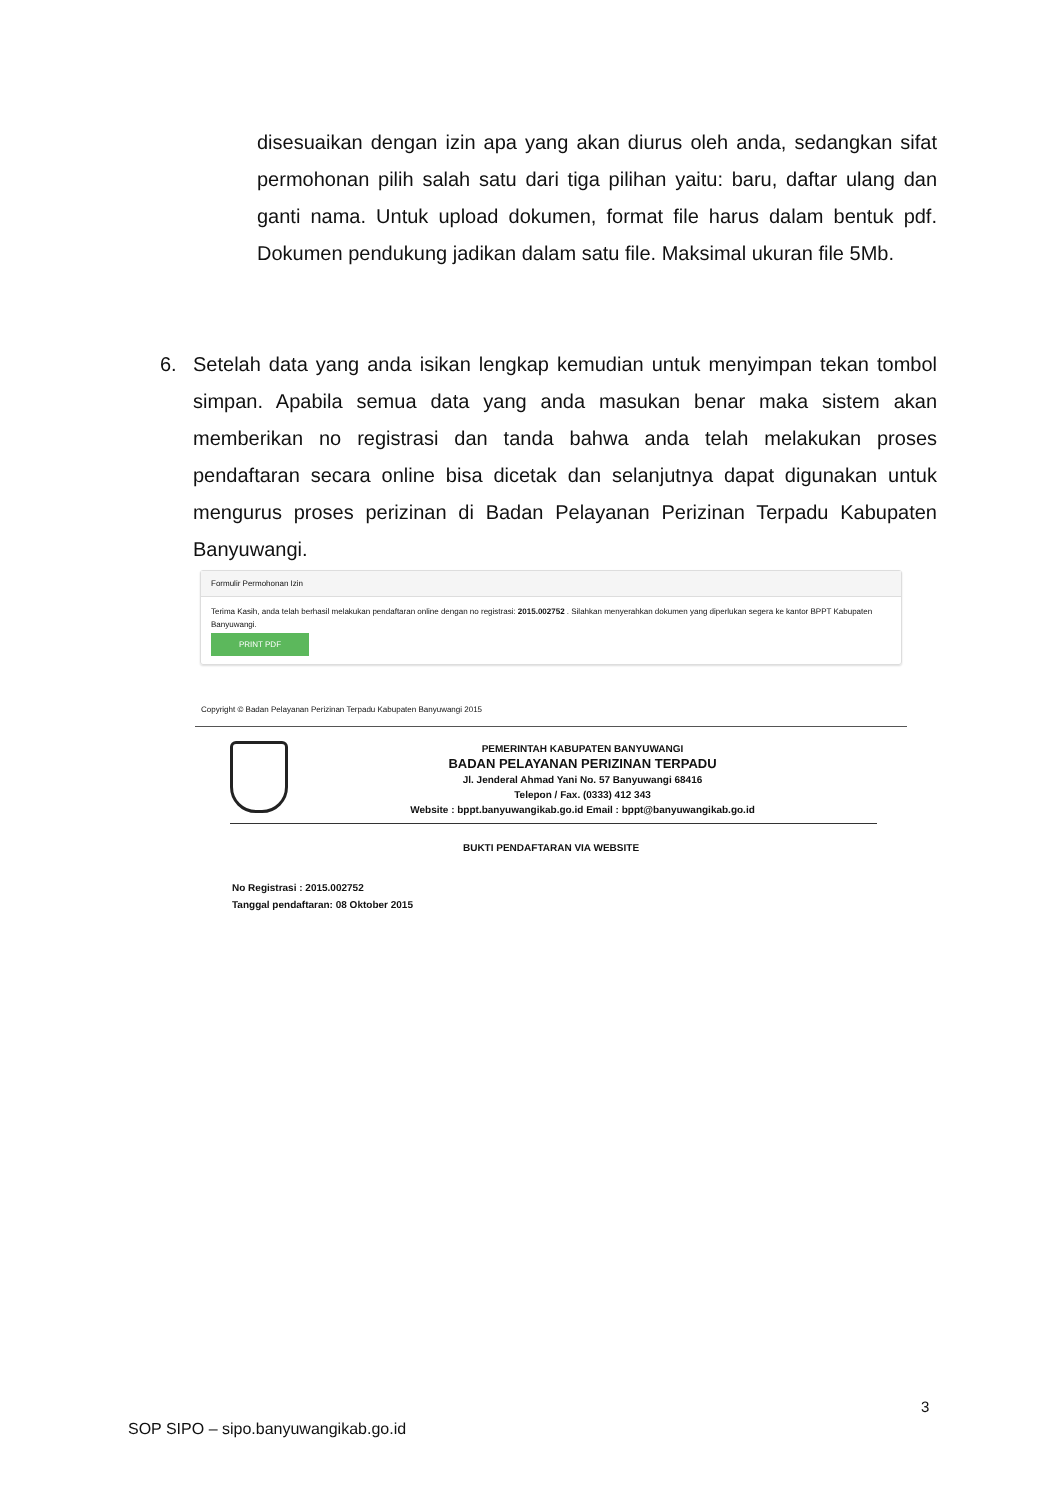disesuaikan dengan izin apa yang akan diurus oleh anda, sedangkan sifat permohonan pilih salah satu dari tiga pilihan yaitu: baru, daftar ulang dan ganti nama. Untuk upload dokumen, format file harus dalam bentuk pdf. Dokumen pendukung jadikan dalam satu file. Maksimal ukuran file 5Mb.
6. Setelah data yang anda isikan lengkap kemudian untuk menyimpan tekan tombol simpan. Apabila semua data yang anda masukan benar maka sistem akan memberikan no registrasi dan tanda bahwa anda telah melakukan proses pendaftaran secara online bisa dicetak dan selanjutnya dapat digunakan untuk mengurus proses perizinan di Badan Pelayanan Perizinan Terpadu Kabupaten Banyuwangi.
Formulir Permohonan Izin
Terima Kasih, anda telah berhasil melakukan pendaftaran online dengan no registrasi: 2015.002752 . Silahkan menyerahkan dokumen yang diperlukan segera ke kantor BPPT Kabupaten Banyuwangi.
PRINT PDF
Copyright © Badan Pelayanan Perizinan Terpadu Kabupaten Banyuwangi 2015
PEMERINTAH KABUPATEN BANYUWANGI
BADAN PELAYANAN PERIZINAN TERPADU
Jl. Jenderal Ahmad Yani No. 57 Banyuwangi 68416
Telepon / Fax. (0333) 412 343
Website : bppt.banyuwangikab.go.id Email : bppt@banyuwangikab.go.id
BUKTI PENDAFTARAN VIA WEBSITE
No Registrasi : 2015.002752
Tanggal pendaftaran: 08 Oktober 2015
3
SOP SIPO – sipo.banyuwangikab.go.id